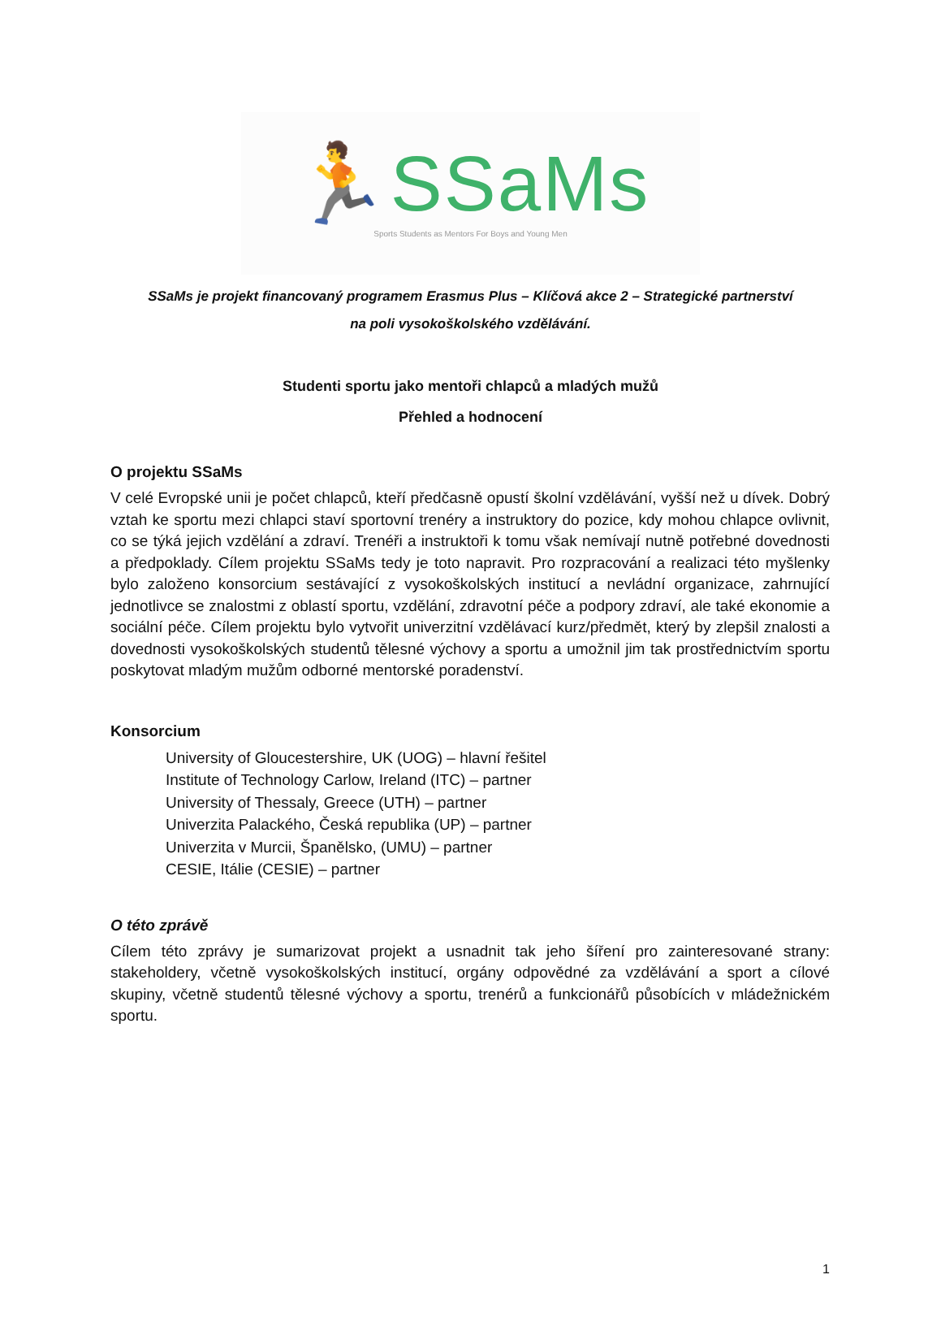🏃SSaMs
Sports Students as Mentors For Boys and Young Men
SSaMs je projekt financovaný programem Erasmus Plus – Klíčová akce 2 – Strategické partnerství
na poli vysokoškolského vzdělávání.
Studenti sportu jako mentoři chlapců a mladých mužů
Přehled a hodnocení
O projektu SSaMs
V celé Evropské unii je počet chlapců, kteří předčasně opustí školní vzdělávání, vyšší než u dívek. Dobrý vztah ke sportu mezi chlapci staví sportovní trenéry a instruktory do pozice, kdy mohou chlapce ovlivnit, co se týká jejich vzdělání a zdraví. Trenéři a instruktoři k tomu však nemívají nutně potřebné dovednosti a předpoklady. Cílem projektu SSaMs tedy je toto napravit. Pro rozpracování a realizaci této myšlenky bylo založeno konsorcium sestávající z vysokoškolských institucí a nevládní organizace, zahrnující jednotlivce se znalostmi z oblastí sportu, vzdělání, zdravotní péče a podpory zdraví, ale také ekonomie a sociální péče. Cílem projektu bylo vytvořit univerzitní vzdělávací kurz/předmět, který by zlepšil znalosti a dovednosti vysokoškolských studentů tělesné výchovy a sportu a umožnil jim tak prostřednictvím sportu poskytovat mladým mužům odborné mentorské poradenství.
Konsorcium
University of Gloucestershire, UK (UOG) – hlavní řešitel
Institute of Technology Carlow, Ireland (ITC) – partner
University of Thessaly, Greece (UTH) – partner
Univerzita Palackého, Česká republika (UP) – partner
Univerzita v Murcii, Španělsko, (UMU) – partner
CESIE, Itálie (CESIE) – partner
O této zprávě
Cílem této zprávy je sumarizovat projekt a usnadnit tak jeho šíření pro zainteresované strany: stakeholdery, včetně vysokoškolských institucí, orgány odpovědné za vzdělávání a sport a cílové skupiny, včetně studentů tělesné výchovy a sportu, trenérů a funkcionářů působících v mládežnickém sportu.
1